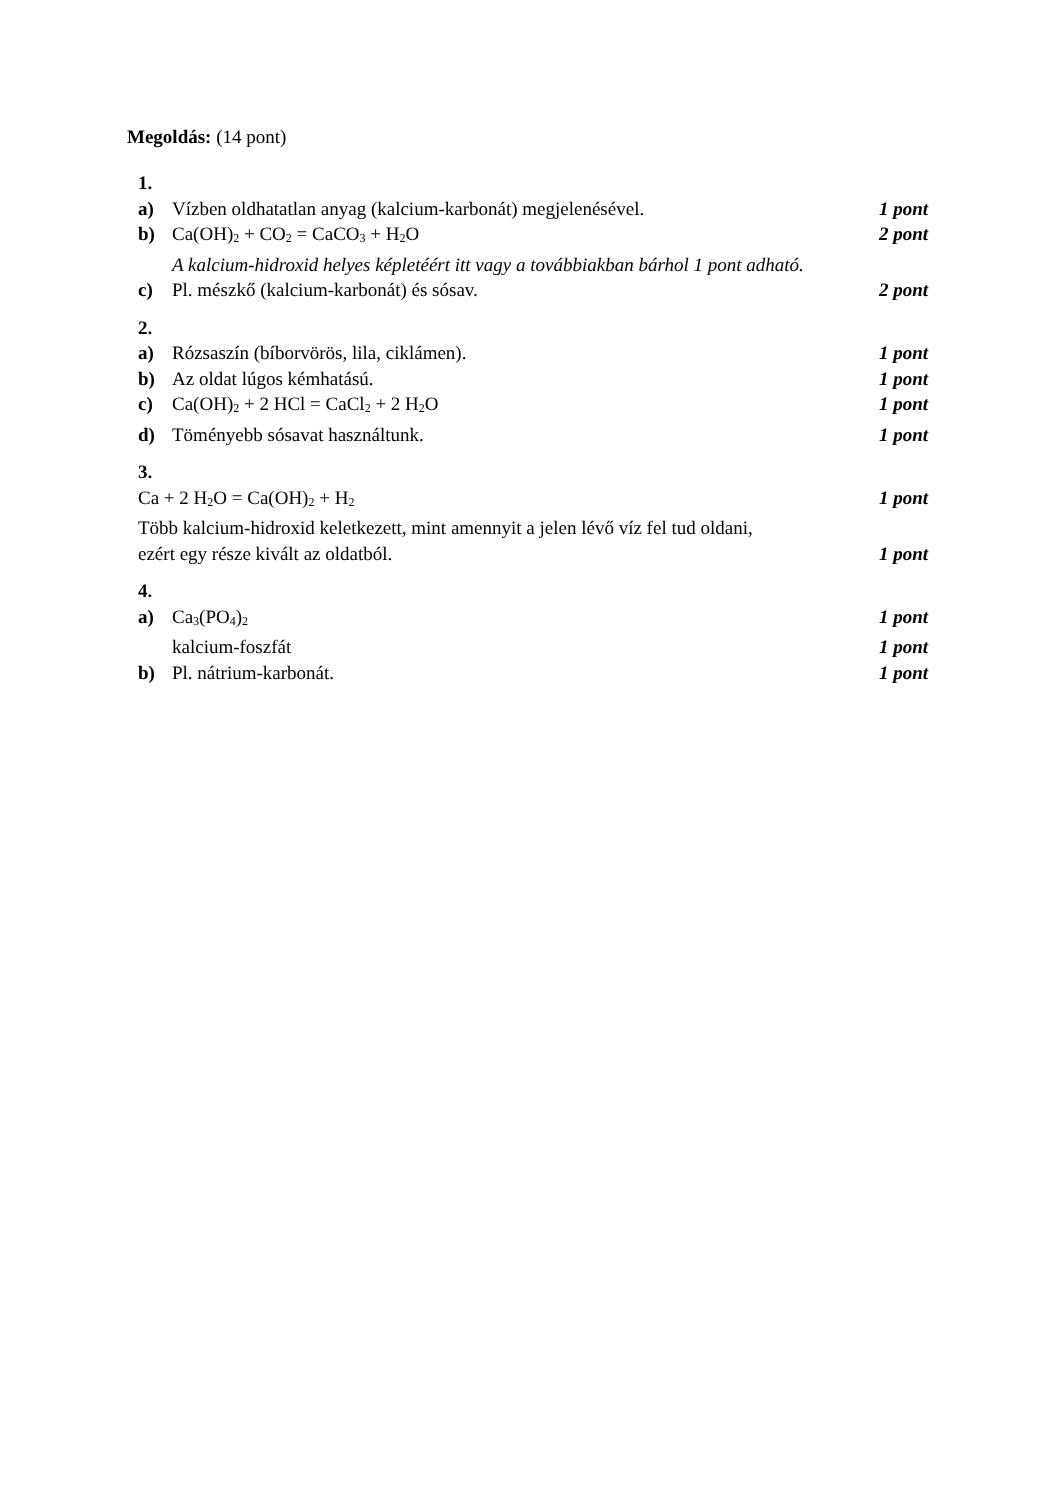Megoldás: (14 pont)
1.
a) Vízben oldhatatlan anyag (kalcium-karbonát) megjelenésével. 1 pont
b) Ca(OH)<sub>2</sub> + CO<sub>2</sub> = CaCO<sub>3</sub> + H<sub>2</sub>O 2 pont
A kalcium-hidroxid helyes képletéért itt vagy a továbbiakban bárhol 1 pont adható.
c) Pl. mészkő (kalcium-karbonát) és sósav. 2 pont
2.
a) Rózsaszín (bíborvörös, lila, ciklámen). 1 pont
b) Az oldat lúgos kémhatású. 1 pont
c) Ca(OH)<sub>2</sub> + 2 HCl = CaCl<sub>2</sub> + 2 H<sub>2</sub>O 1 pont
d) Töményebb sósavat használtunk. 1 pont
3.
Ca + 2 H<sub>2</sub>O = Ca(OH)<sub>2</sub> + H<sub>2</sub> 1 pont
Több kalcium-hidroxid keletkezett, mint amennyit a jelen lévő víz fel tud oldani,
ezért egy része kivált az oldatból. 1 pont
4.
a) Ca<sub>3</sub>(PO<sub>4</sub>)<sub>2</sub> 1 pont
kalcium-foszfát 1 pont
b) Pl. nátrium-karbonát. 1 pont